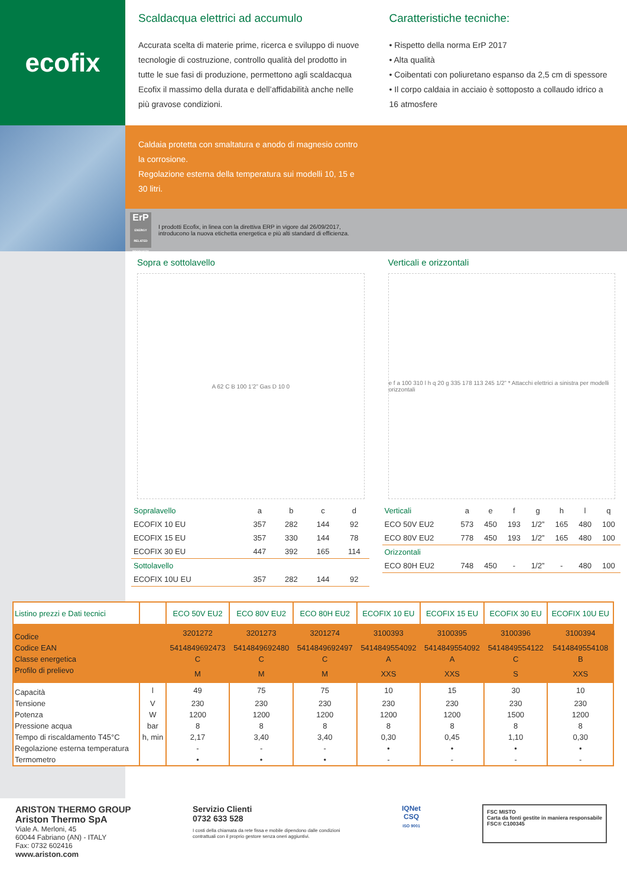ecofix
Scaldacqua elettrici ad accumulo
Accurata scelta di materie prime, ricerca e sviluppo di nuove tecnologie di costruzione, controllo qualità del prodotto in tutte le sue fasi di produzione, permettono agli scaldacqua Ecofix il massimo della durata e dell’affidabilità anche nelle più gravose condizioni.
Caratteristiche tecniche:
• Rispetto della norma ErP 2017
• Alta qualità
• Coibentati con poliuretano espanso da 2,5 cm di spessore
• Il corpo caldaia in acciaio è sottoposto a collaudo idrico a 16 atmosfere
Caldaia protetta con smaltatura e anodo di magnesio contro la corrosione.
Regolazione esterna della temperatura sui modelli 10, 15 e 30 litri.
ErP
ENERGY RELATED PRODUCTS
I prodotti Ecofix, in linea con la direttiva ERP in vigore dal 26/09/2017,
introducono la nuova etichetta energetica e più alti standard di efficienza.
Sopra e sottolavello
A 62 C B 100 1’2” Gas D 10 0
| Sopralavello | a | b | c | d |
| --- | --- | --- | --- | --- |
| ECOFIX 10 EU | 357 | 282 | 144 | 92 |
| ECOFIX 15 EU | 357 | 330 | 144 | 78 |
| ECOFIX 30 EU | 447 | 392 | 165 | 114 |
| Sottolavello | | | | |
| ECOFIX 10U EU | 357 | 282 | 144 | 92 |
Verticali e orizzontali
e f a 100 310 l h q 20 g 335 178 113 245 1/2” * Attacchi elettrici a sinistra per modelli orizzontali
| Verticali | a | e | f | g | h | l | q |
| --- | --- | --- | --- | --- | --- | --- | --- |
| ECO 50V EU2 | 573 | 450 | 193 | 1/2” | 165 | 480 | 100 |
| ECO 80V EU2 | 778 | 450 | 193 | 1/2” | 165 | 480 | 100 |
| Orizzontali | | | | | | | |
| ECO 80H EU2 | 748 | 450 | - | 1/2” | - | 480 | 100 |
| Listino prezzi e Dati tecnici | | ECO 50V EU2 | ECO 80V EU2 | ECO 80H EU2 | ECOFIX 10 EU | ECOFIX 15 EU | ECOFIX 30 EU | ECOFIX 10U EU |
| --- | --- | --- | --- | --- | --- | --- | --- | --- |
| Codice | | 3201272 | 3201273 | 3201274 | 3100393 | 3100395 | 3100396 | 3100394 |
| Codice EAN | | 5414849692473 | 5414849692480 | 5414849692497 | 5414849554092 | 5414849554092 | 5414849554122 | 5414849554108 |
| Classe energetica | | C | C | C | A | A | C | B |
| Profilo di prelievo | | M | M | M | XXS | XXS | S | XXS |
| Capacità | l | 49 | 75 | 75 | 10 | 15 | 30 | 10 |
| Tensione | V | 230 | 230 | 230 | 230 | 230 | 230 | 230 |
| Potenza | W | 1200 | 1200 | 1200 | 1200 | 1200 | 1500 | 1200 |
| Pressione acqua | bar | 8 | 8 | 8 | 8 | 8 | 8 | 8 |
| Tempo di riscaldamento T45°C | h, min | 2,17 | 3,40 | 3,40 | 0,30 | 0,45 | 1,10 | 0,30 |
| Regolazione esterna temperatura | | - | - | - | • | • | • | • |
| Termometro | | • | • | • | - | - | - | - |
ARISTON THERMO GROUP
Ariston Thermo SpA
Viale A. Merloni, 45
60044 Fabriano (AN) - ITALY
Fax: 0732 602416
www.ariston.com
Servizio Clienti
0732 633 528
I costi della chiamata da rete fissa e mobile dipendono dalle condizioni contrattuali con il proprio gestore senza oneri aggiuntivi.
IQNet
CSQ
ISO 9001
FSC MISTO
Carta da fonti gestite in maniera responsabile
FSC® C100345